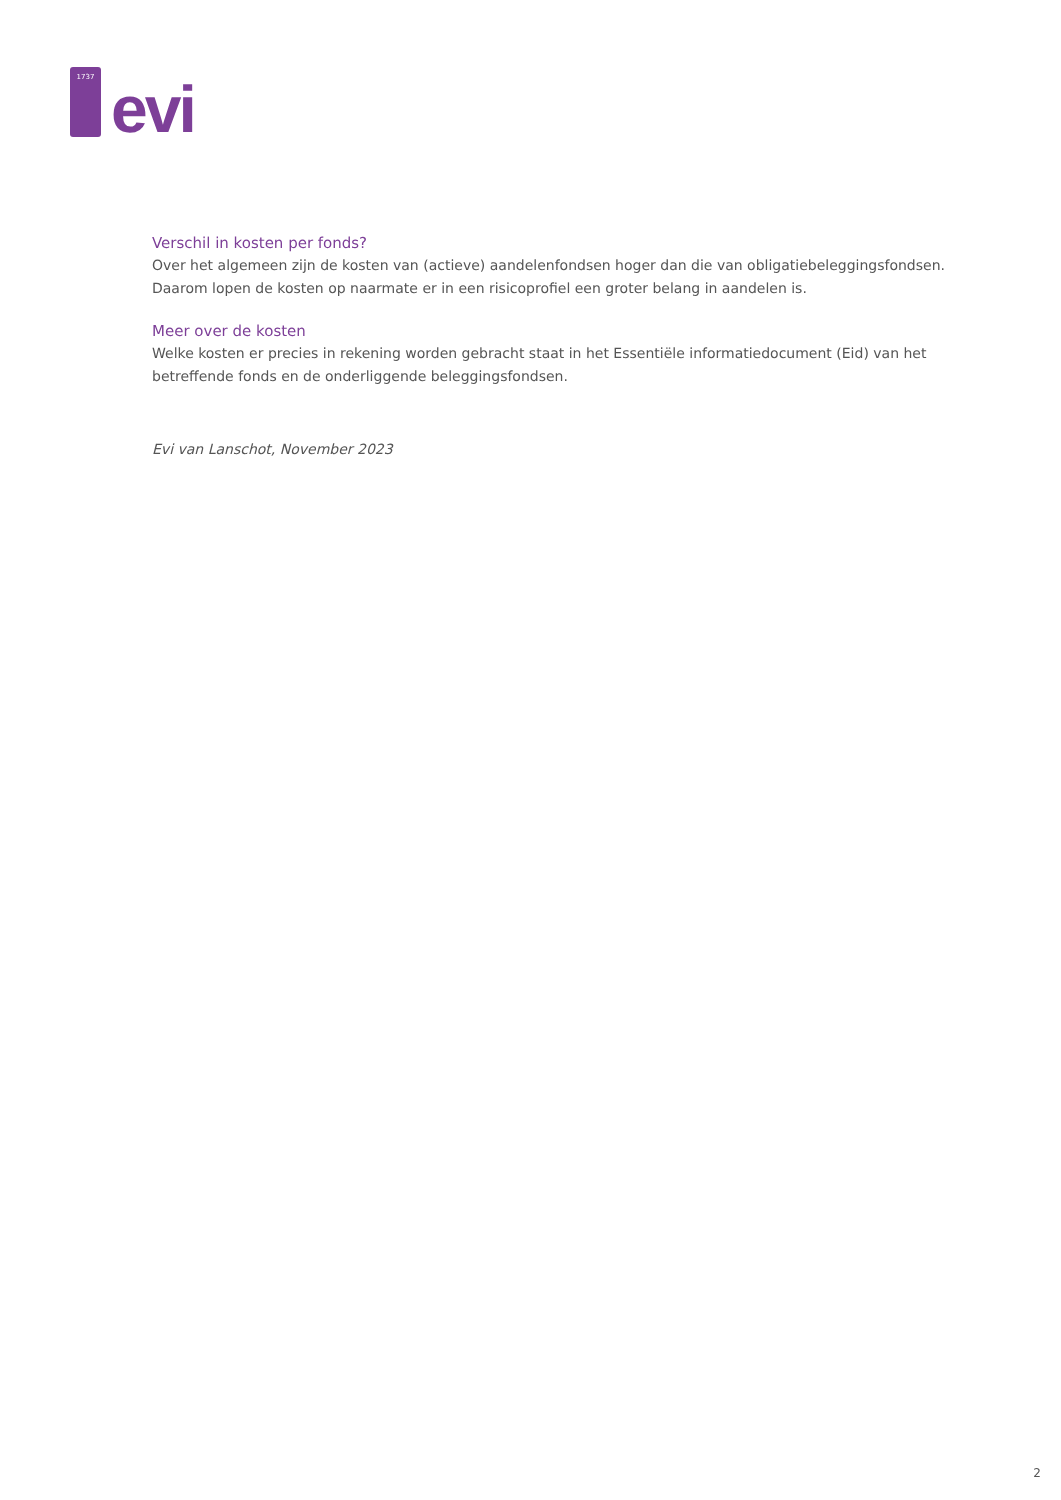1737
evi
Verschil in kosten per fonds?
Over het algemeen zijn de kosten van (actieve) aandelenfondsen hoger dan die van obligatiebeleggingsfondsen. Daarom lopen de kosten op naarmate er in een risicoprofiel een groter belang in aandelen is.
Meer over de kosten
Welke kosten er precies in rekening worden gebracht staat in het Essentiële informatiedocument (Eid) van het betreffende fonds en de onderliggende beleggingsfondsen.
Evi van Lanschot, November 2023
2